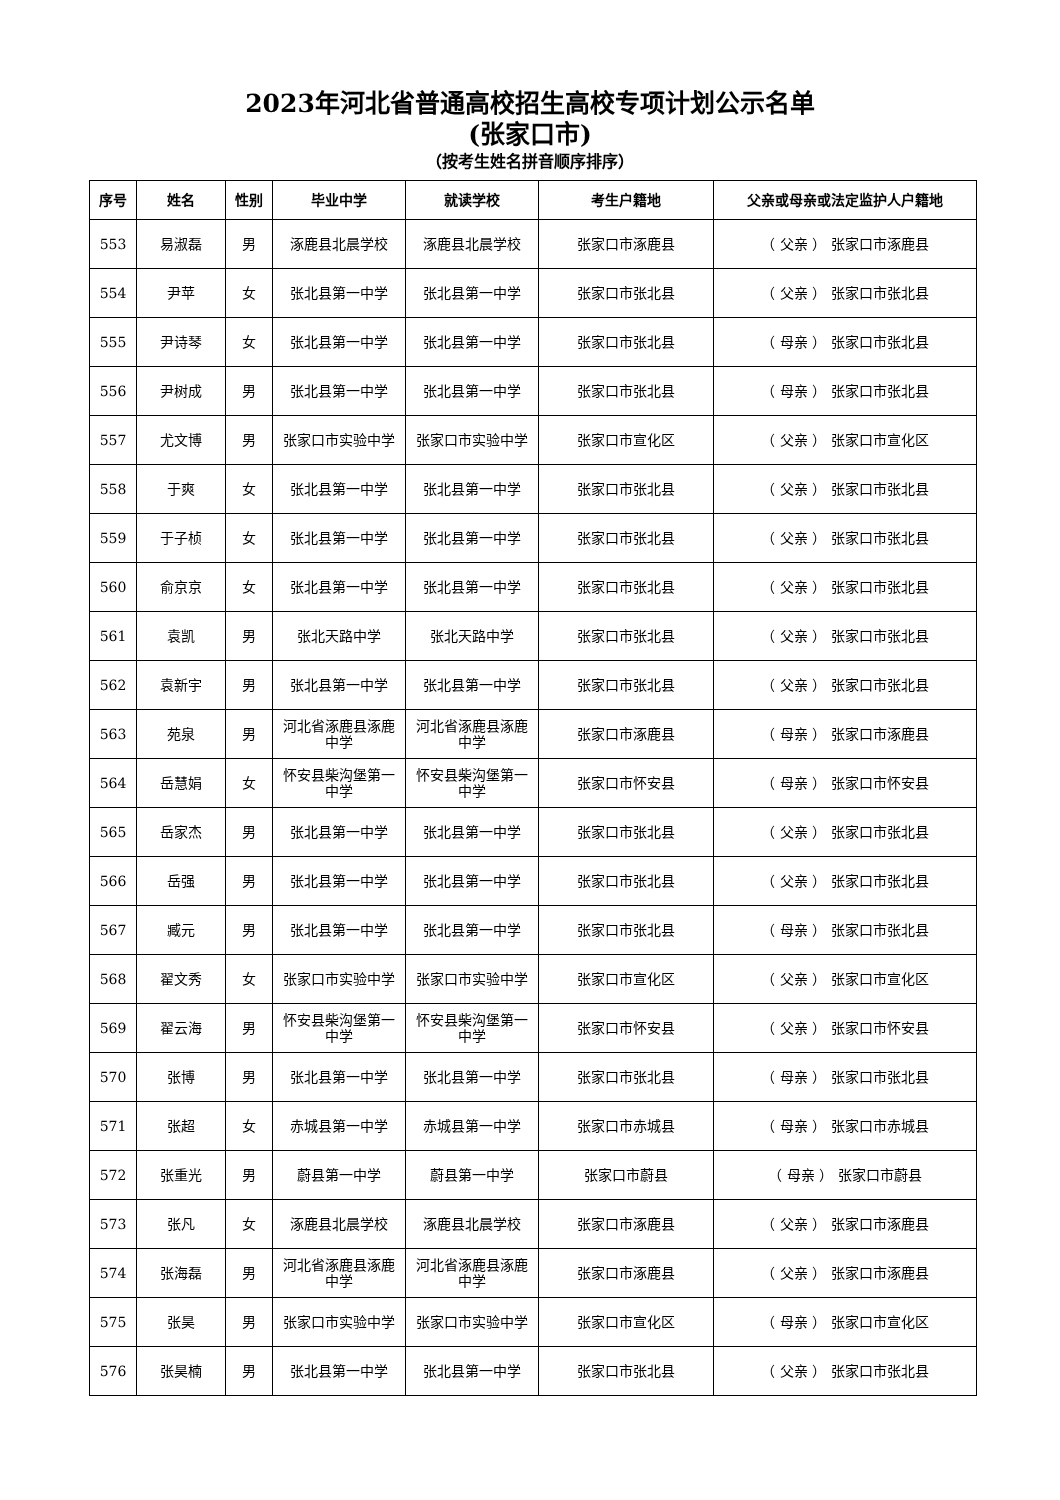2023年河北省普通高校招生高校专项计划公示名单
(张家口市)
（按考生姓名拼音顺序排序）
| 序号 | 姓名 | 性别 | 毕业中学 | 就读学校 | 考生户籍地 | 父亲或母亲或法定监护人户籍地 |
| --- | --- | --- | --- | --- | --- | --- |
| 553 | 易淑磊 | 男 | 涿鹿县北晨学校 | 涿鹿县北晨学校 | 张家口市涿鹿县 | （ 父亲 ） 张家口市涿鹿县 |
| 554 | 尹苹 | 女 | 张北县第一中学 | 张北县第一中学 | 张家口市张北县 | （ 父亲 ） 张家口市张北县 |
| 555 | 尹诗琴 | 女 | 张北县第一中学 | 张北县第一中学 | 张家口市张北县 | （ 母亲 ） 张家口市张北县 |
| 556 | 尹树成 | 男 | 张北县第一中学 | 张北县第一中学 | 张家口市张北县 | （ 母亲 ） 张家口市张北县 |
| 557 | 尤文博 | 男 | 张家口市实验中学 | 张家口市实验中学 | 张家口市宣化区 | （ 父亲 ） 张家口市宣化区 |
| 558 | 于爽 | 女 | 张北县第一中学 | 张北县第一中学 | 张家口市张北县 | （ 父亲 ） 张家口市张北县 |
| 559 | 于子桢 | 女 | 张北县第一中学 | 张北县第一中学 | 张家口市张北县 | （ 父亲 ） 张家口市张北县 |
| 560 | 俞京京 | 女 | 张北县第一中学 | 张北县第一中学 | 张家口市张北县 | （ 父亲 ） 张家口市张北县 |
| 561 | 袁凯 | 男 | 张北天路中学 | 张北天路中学 | 张家口市张北县 | （ 父亲 ） 张家口市张北县 |
| 562 | 袁新宇 | 男 | 张北县第一中学 | 张北县第一中学 | 张家口市张北县 | （ 父亲 ） 张家口市张北县 |
| 563 | 苑泉 | 男 | 河北省涿鹿县涿鹿中学 | 河北省涿鹿县涿鹿中学 | 张家口市涿鹿县 | （ 母亲 ） 张家口市涿鹿县 |
| 564 | 岳慧娟 | 女 | 怀安县柴沟堡第一中学 | 怀安县柴沟堡第一中学 | 张家口市怀安县 | （ 母亲 ） 张家口市怀安县 |
| 565 | 岳家杰 | 男 | 张北县第一中学 | 张北县第一中学 | 张家口市张北县 | （ 父亲 ） 张家口市张北县 |
| 566 | 岳强 | 男 | 张北县第一中学 | 张北县第一中学 | 张家口市张北县 | （ 父亲 ） 张家口市张北县 |
| 567 | 臧元 | 男 | 张北县第一中学 | 张北县第一中学 | 张家口市张北县 | （ 母亲 ） 张家口市张北县 |
| 568 | 翟文秀 | 女 | 张家口市实验中学 | 张家口市实验中学 | 张家口市宣化区 | （ 父亲 ） 张家口市宣化区 |
| 569 | 翟云海 | 男 | 怀安县柴沟堡第一中学 | 怀安县柴沟堡第一中学 | 张家口市怀安县 | （ 父亲 ） 张家口市怀安县 |
| 570 | 张博 | 男 | 张北县第一中学 | 张北县第一中学 | 张家口市张北县 | （ 母亲 ） 张家口市张北县 |
| 571 | 张超 | 女 | 赤城县第一中学 | 赤城县第一中学 | 张家口市赤城县 | （ 母亲 ） 张家口市赤城县 |
| 572 | 张重光 | 男 | 蔚县第一中学 | 蔚县第一中学 | 张家口市蔚县 | （ 母亲 ） 张家口市蔚县 |
| 573 | 张凡 | 女 | 涿鹿县北晨学校 | 涿鹿县北晨学校 | 张家口市涿鹿县 | （ 父亲 ） 张家口市涿鹿县 |
| 574 | 张海磊 | 男 | 河北省涿鹿县涿鹿中学 | 河北省涿鹿县涿鹿中学 | 张家口市涿鹿县 | （ 父亲 ） 张家口市涿鹿县 |
| 575 | 张昊 | 男 | 张家口市实验中学 | 张家口市实验中学 | 张家口市宣化区 | （ 母亲 ） 张家口市宣化区 |
| 576 | 张昊楠 | 男 | 张北县第一中学 | 张北县第一中学 | 张家口市张北县 | （ 父亲 ） 张家口市张北县 |